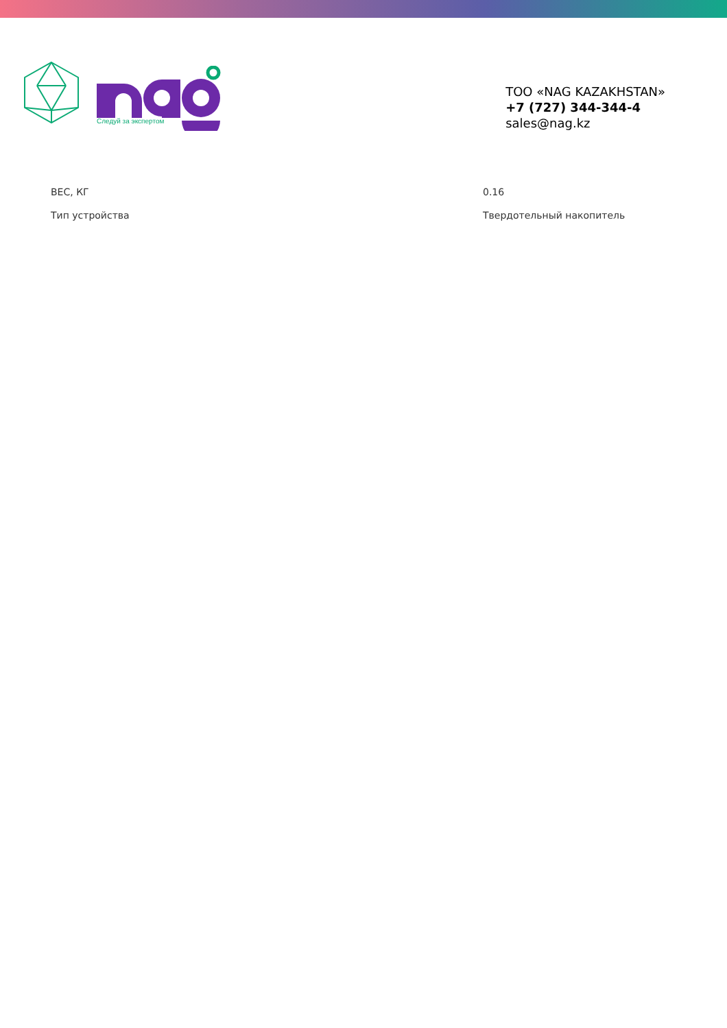Следуй за экспертом
ТОО «NAG KAZAKHSTAN»
+7 (727) 344-344-4
sales@nag.kz
| ВЕС, КГ | 0.16 |
| Тип устройства | Твердотельный накопитель |